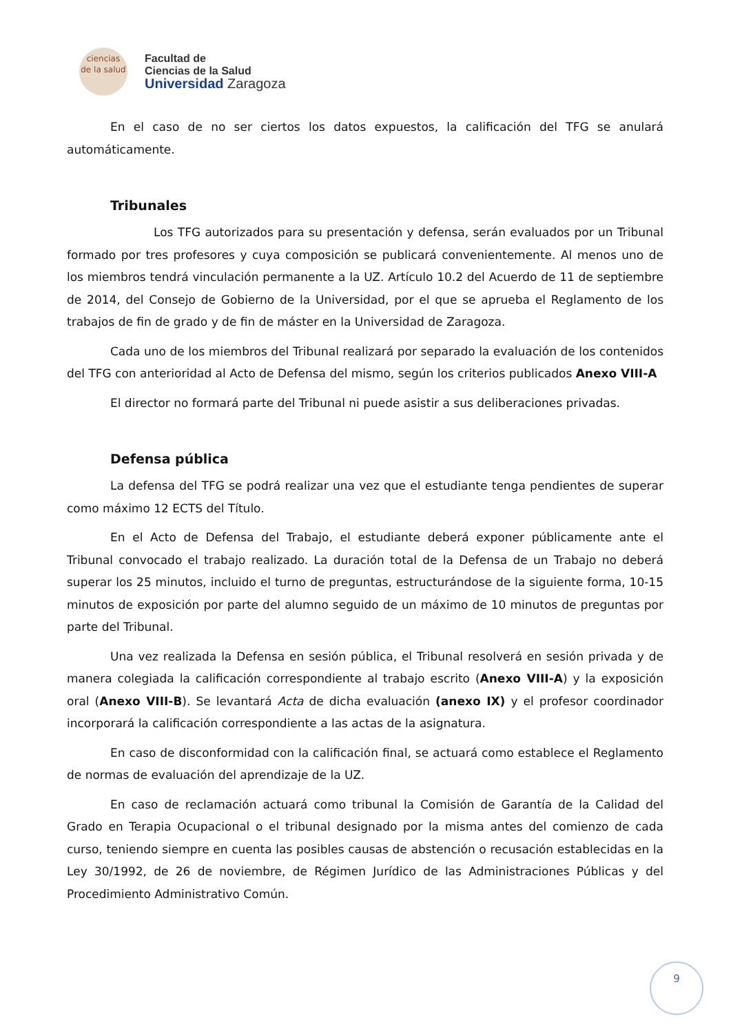ciencias
de la salud
Facultad de
Ciencias de la Salud
Universidad Zaragoza
En el caso de no ser ciertos los datos expuestos, la calificación del TFG se anulará automáticamente.
Tribunales
Los TFG autorizados para su presentación y defensa, serán evaluados por un Tribunal formado por tres profesores y cuya composición se publicará convenientemente. Al menos uno de los miembros tendrá vinculación permanente a la UZ. Artículo 10.2 del Acuerdo de 11 de septiembre de 2014, del Consejo de Gobierno de la Universidad, por el que se aprueba el Reglamento de los trabajos de fin de grado y de fin de máster en la Universidad de Zaragoza.
Cada uno de los miembros del Tribunal realizará por separado la evaluación de los contenidos del TFG con anterioridad al Acto de Defensa del mismo, según los criterios publicados Anexo VIII-A
El director no formará parte del Tribunal ni puede asistir a sus deliberaciones privadas.
Defensa pública
La defensa del TFG se podrá realizar una vez que el estudiante tenga pendientes de superar como máximo 12 ECTS del Título.
En el Acto de Defensa del Trabajo, el estudiante deberá exponer públicamente ante el Tribunal convocado el trabajo realizado. La duración total de la Defensa de un Trabajo no deberá superar los 25 minutos, incluido el turno de preguntas, estructurándose de la siguiente forma, 10-15 minutos de exposición por parte del alumno seguido de un máximo de 10 minutos de preguntas por parte del Tribunal.
Una vez realizada la Defensa en sesión pública, el Tribunal resolverá en sesión privada y de manera colegiada la calificación correspondiente al trabajo escrito (Anexo VIII-A) y la exposición oral (Anexo VIII-B). Se levantará Acta de dicha evaluación (anexo IX) y el profesor coordinador incorporará la calificación correspondiente a las actas de la asignatura.
En caso de disconformidad con la calificación final, se actuará como establece el Reglamento de normas de evaluación del aprendizaje de la UZ.
En caso de reclamación actuará como tribunal la Comisión de Garantía de la Calidad del Grado en Terapia Ocupacional o el tribunal designado por la misma antes del comienzo de cada curso, teniendo siempre en cuenta las posibles causas de abstención o recusación establecidas en la Ley 30/1992, de 26 de noviembre, de Régimen Jurídico de las Administraciones Públicas y del Procedimiento Administrativo Común.
9